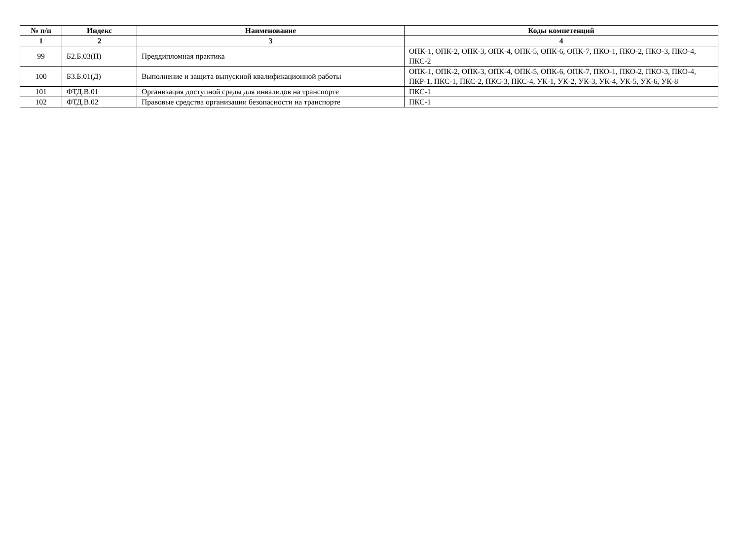| № п/п | Индекс | Наименование | Коды компетенций |
| --- | --- | --- | --- |
| 1 | 2 | 3 | 4 |
| 99 | Б2.Б.03(П) | Преддипломная практика | ОПК-1, ОПК-2, ОПК-3, ОПК-4, ОПК-5, ОПК-6, ОПК-7, ПКО-1, ПКО-2, ПКО-3, ПКО-4, ПКС-2 |
| 100 | Б3.Б.01(Д) | Выполнение и защита выпускной квалификационной работы | ОПК-1, ОПК-2, ОПК-3, ОПК-4, ОПК-5, ОПК-6, ОПК-7, ПКО-1, ПКО-2, ПКО-3, ПКО-4, ПКР-1, ПКС-1, ПКС-2, ПКС-3, ПКС-4, УК-1, УК-2, УК-3, УК-4, УК-5, УК-6, УК-8 |
| 101 | ФТД.В.01 | Организация доступной среды для инвалидов на транспорте | ПКС-1 |
| 102 | ФТД.В.02 | Правовые средства организации безопасности на транспорте | ПКС-1 |